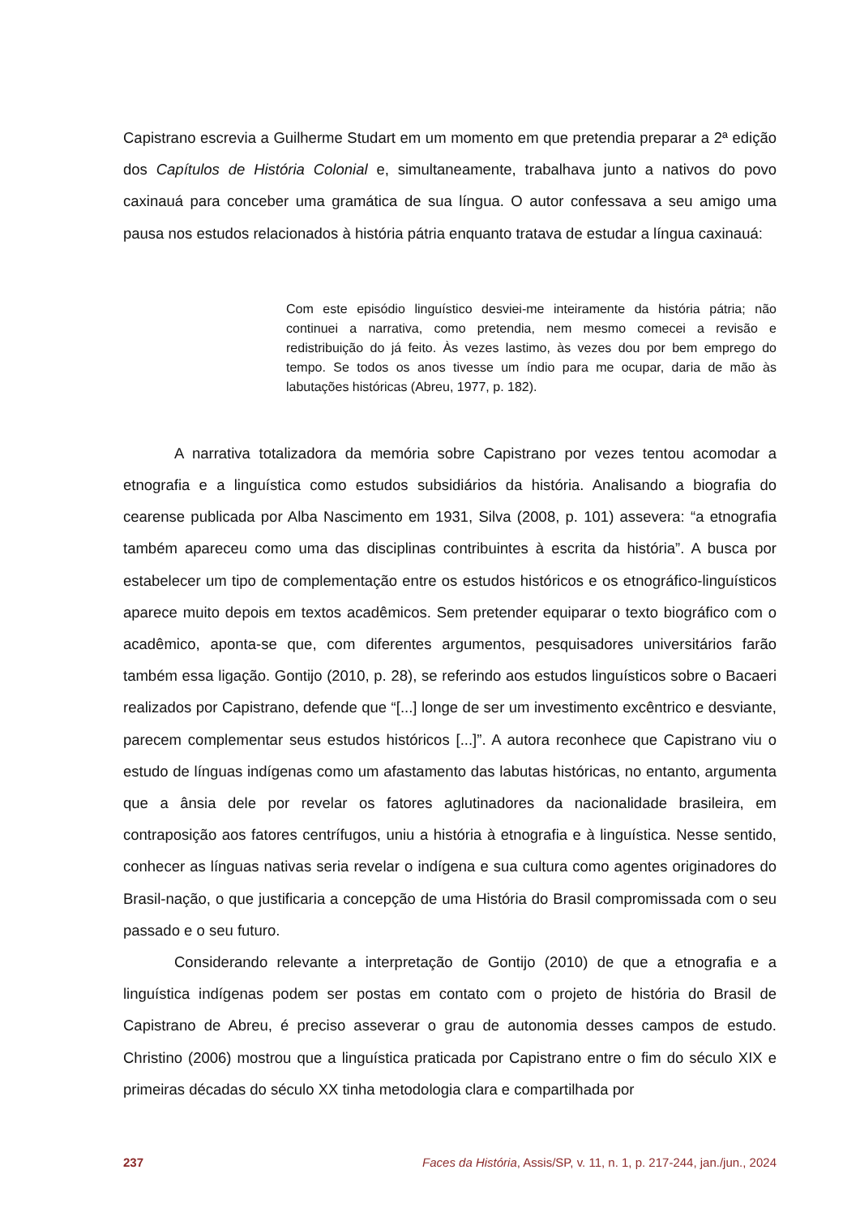Capistrano escrevia a Guilherme Studart em um momento em que pretendia preparar a 2ª edição dos Capítulos de História Colonial e, simultaneamente, trabalhava junto a nativos do povo caxinauá para conceber uma gramática de sua língua. O autor confessava a seu amigo uma pausa nos estudos relacionados à história pátria enquanto tratava de estudar a língua caxinauá:
Com este episódio linguístico desviei-me inteiramente da história pátria; não continuei a narrativa, como pretendia, nem mesmo comecei a revisão e redistribuição do já feito. Às vezes lastimo, às vezes dou por bem emprego do tempo. Se todos os anos tivesse um índio para me ocupar, daria de mão às labutações históricas (Abreu, 1977, p. 182).
A narrativa totalizadora da memória sobre Capistrano por vezes tentou acomodar a etnografia e a linguística como estudos subsidiários da história. Analisando a biografia do cearense publicada por Alba Nascimento em 1931, Silva (2008, p. 101) assevera: “a etnografia também apareceu como uma das disciplinas contribuintes à escrita da história”. A busca por estabelecer um tipo de complementação entre os estudos históricos e os etnográfico-linguísticos aparece muito depois em textos acadêmicos. Sem pretender equiparar o texto biográfico com o acadêmico, aponta-se que, com diferentes argumentos, pesquisadores universitários farão também essa ligação. Gontijo (2010, p. 28), se referindo aos estudos linguísticos sobre o Bacaeri realizados por Capistrano, defende que “[...] longe de ser um investimento excêntrico e desviante, parecem complementar seus estudos históricos [...]”. A autora reconhece que Capistrano viu o estudo de línguas indígenas como um afastamento das labutas históricas, no entanto, argumenta que a ânsia dele por revelar os fatores aglutinadores da nacionalidade brasileira, em contraposição aos fatores centrífugos, uniu a história à etnografia e à linguística. Nesse sentido, conhecer as línguas nativas seria revelar o indígena e sua cultura como agentes originadores do Brasil-nação, o que justificaria a concepção de uma História do Brasil compromissada com o seu passado e o seu futuro.
Considerando relevante a interpretação de Gontijo (2010) de que a etnografia e a linguística indígenas podem ser postas em contato com o projeto de história do Brasil de Capistrano de Abreu, é preciso asseverar o grau de autonomia desses campos de estudo. Christino (2006) mostrou que a linguística praticada por Capistrano entre o fim do século XIX e primeiras décadas do século XX tinha metodologia clara e compartilhada por
237 Faces da História, Assis/SP, v. 11, n. 1, p. 217-244, jan./jun., 2024